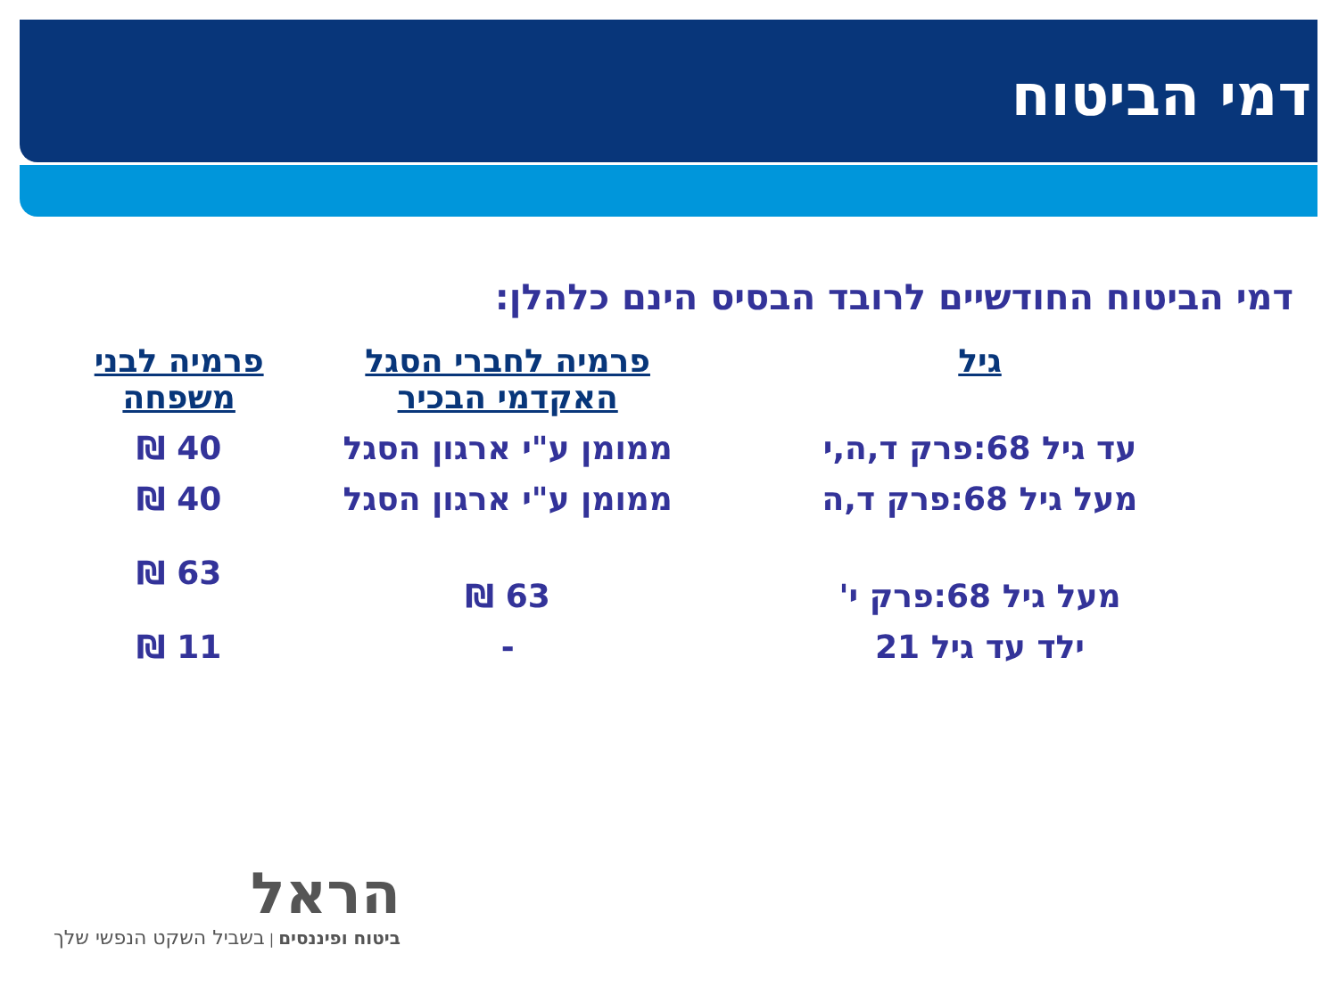דמי הביטוח
דמי הביטוח החודשיים לרובד הבסיס הינם כלהלן:
| גיל | פרמיה לחברי הסגל האקדמי הבכיר | פרמיה לבני משפחה |
| --- | --- | --- |
| עד גיל 68:פרק ד,ה,י | ממומן ע"י ארגון הסגל | 40 ₪ |
| מעל גיל 68:פרק ד,ה | ממומן ע"י ארגון הסגל | 40 ₪ |
| מעל גיל 68:פרק י' | 63 ₪ | 63 ₪ |
| ילד עד גיל 21 | - | 11 ₪ |
הראל
ביטוח ופיננסים | בשביל השקט הנפשי שלך